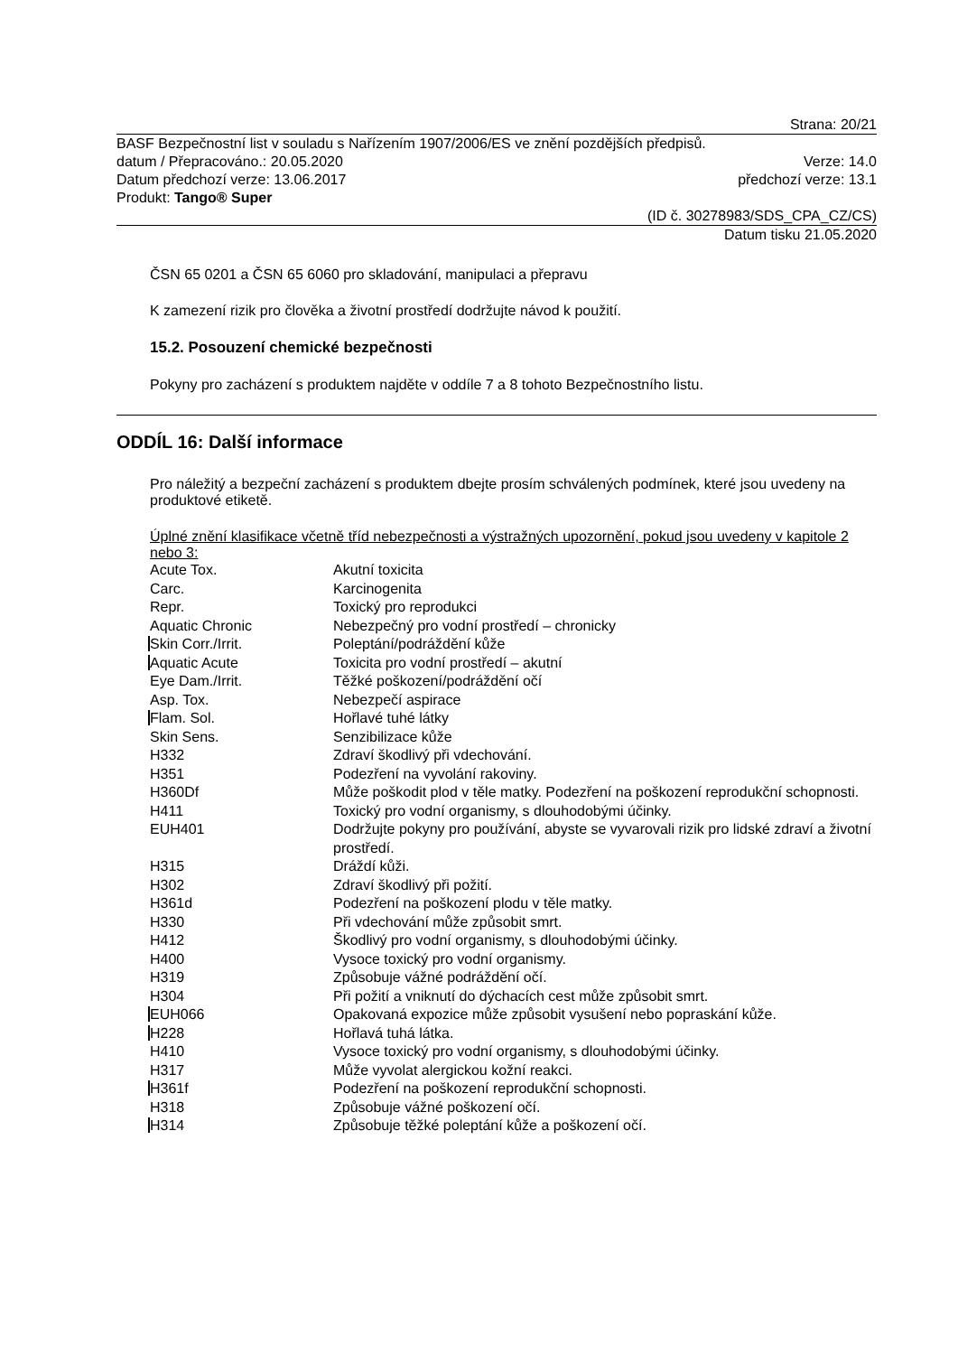Strana: 20/21
BASF Bezpečnostní list v souladu s Nařízením 1907/2006/ES ve znění pozdějších předpisů.
datum / Přepracováno.: 20.05.2020 Verze: 14.0
Datum předchozí verze: 13.06.2017 předchozí verze: 13.1
Produkt: Tango® Super
(ID č. 30278983/SDS_CPA_CZ/CS)
Datum tisku 21.05.2020
ČSN 65 0201 a ČSN 65 6060 pro skladování, manipulaci a přepravu
K zamezení rizik pro člověka a životní prostředí dodržujte návod k použití.
15.2. Posouzení chemické bezpečnosti
Pokyny pro zacházení s produktem najděte v oddíle 7 a 8 tohoto Bezpečnostního listu.
ODDÍL 16: Další informace
Pro náležitý a bezpeční zacházení s produktem dbejte prosím schválených podmínek, které jsou uvedeny na produktové etiketě.
Úplné znění klasifikace včetně tříd nebezpečnosti a výstražných upozornění, pokud jsou uvedeny v kapitole 2 nebo 3:
| Acute Tox. | Akutní toxicita |
| Carc. | Karcinogenita |
| Repr. | Toxický pro reprodukci |
| Aquatic Chronic | Nebezpečný pro vodní prostředí – chronicky |
| Skin Corr./Irrit. | Poleptání/podráždění kůže |
| Aquatic Acute | Toxicita pro vodní prostředí – akutní |
| Eye Dam./Irrit. | Těžké poškození/podráždění očí |
| Asp. Tox. | Nebezpečí aspirace |
| Flam. Sol. | Hořlavé tuhé látky |
| Skin Sens. | Senzibilizace kůže |
| H332 | Zdraví škodlivý při vdechování. |
| H351 | Podezření na vyvolání rakoviny. |
| H360Df | Může poškodit plod v těle matky. Podezření na poškození reprodukční schopnosti. |
| H411 | Toxický pro vodní organismy, s dlouhodobými účinky. |
| EUH401 | Dodržujte pokyny pro používání, abyste se vyvarovali rizik pro lidské zdraví a životní prostředí. |
| H315 | Dráždí kůži. |
| H302 | Zdraví škodlivý při požití. |
| H361d | Podezření na poškození plodu v těle matky. |
| H330 | Při vdechování může způsobit smrt. |
| H412 | Škodlivý pro vodní organismy, s dlouhodobými účinky. |
| H400 | Vysoce toxický pro vodní organismy. |
| H319 | Způsobuje vážné podráždění očí. |
| H304 | Při požití a vniknutí do dýchacích cest může způsobit smrt. |
| EUH066 | Opakovaná expozice může způsobit vysušení nebo popraskání kůže. |
| H228 | Hořlavá tuhá látka. |
| H410 | Vysoce toxický pro vodní organismy, s dlouhodobými účinky. |
| H317 | Může vyvolat alergickou kožní reakci. |
| H361f | Podezření na poškození reprodukční schopnosti. |
| H318 | Způsobuje vážné poškození očí. |
| H314 | Způsobuje těžké poleptání kůže a poškození očí. |